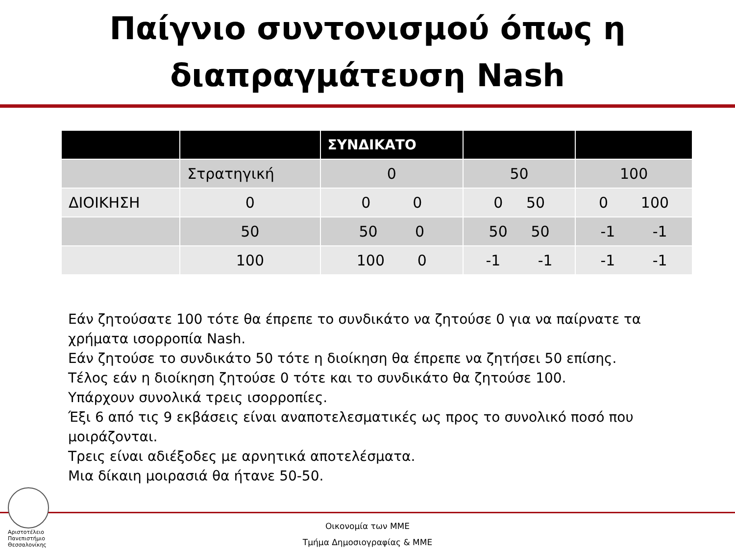Παίγνιο συντονισμού όπως η
διαπραγμάτευση Nash
| | | ΣΥΝΔΙΚΑΤΟ | | |
| --- | --- | --- | --- | --- |
| | Στρατηγική | 0 | 50 | 100 |
| ΔΙΟΙΚΗΣΗ | 0 | 0 0 | 0 50 | 0 100 |
| | 50 | 50 0 | 50 50 | -1 -1 |
| | 100 | 100 0 | -1 -1 | -1 -1 |
Εάν ζητούσατε 100 τότε θα έπρεπε το συνδικάτο να ζητούσε 0 για να παίρνατε τα χρήματα ισορροπία Nash.
Εάν ζητούσε το συνδικάτο 50 τότε η διοίκηση θα έπρεπε να ζητήσει 50 επίσης.
Τέλος εάν η διοίκηση ζητούσε 0 τότε και το συνδικάτο θα ζητούσε 100.
Υπάρχουν συνολικά τρεις ισορροπίες.
Έξι 6 από τις 9 εκβάσεις είναι αναποτελεσματικές ως προς το συνολικό ποσό που μοιράζονται.
Τρεις είναι αδιέξοδες με αρνητικά αποτελέσματα.
Μια δίκαιη μοιρασιά θα ήτανε 50-50.
Αριστοτέλειο
Πανεπιστήμιο
Θεσσαλονίκης
Οικονομία των ΜΜΕ
Τμήμα Δημοσιογραφίας & ΜΜΕ